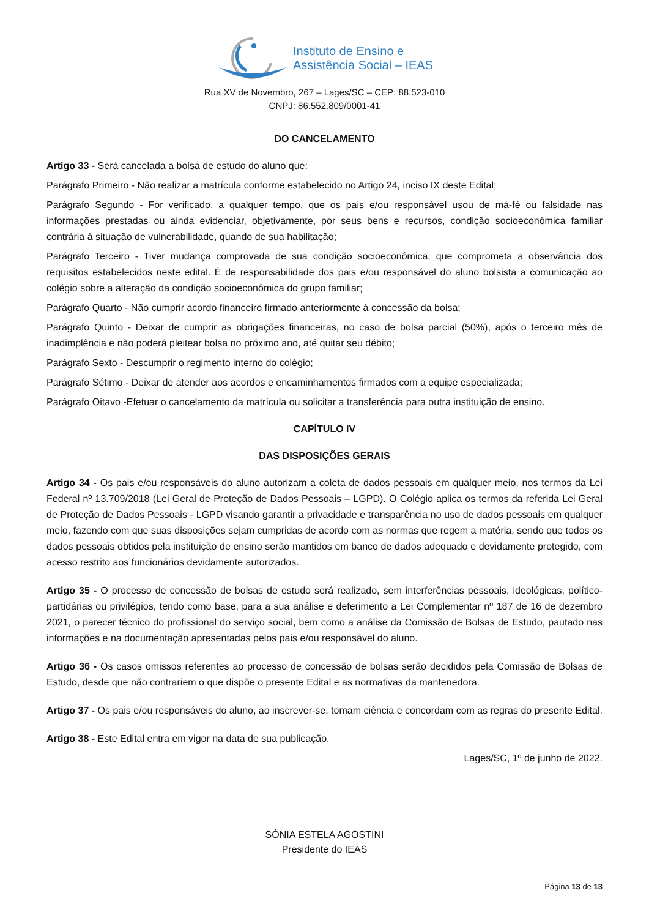Instituto de Ensino e
Assistência Social – IEAS
Rua XV de Novembro, 267 – Lages/SC – CEP: 88.523-010
CNPJ: 86.552.809/0001-41
DO CANCELAMENTO
Artigo 33 - Será cancelada a bolsa de estudo do aluno que:
Parágrafo Primeiro - Não realizar a matrícula conforme estabelecido no Artigo 24, inciso IX deste Edital;
Parágrafo Segundo - For verificado, a qualquer tempo, que os pais e/ou responsável usou de má-fé ou falsidade nas informações prestadas ou ainda evidenciar, objetivamente, por seus bens e recursos, condição socioeconômica familiar contrária à situação de vulnerabilidade, quando de sua habilitação;
Parágrafo Terceiro - Tiver mudança comprovada de sua condição socioeconômica, que comprometa a observância dos requisitos estabelecidos neste edital. É de responsabilidade dos pais e/ou responsável do aluno bolsista a comunicação ao colégio sobre a alteração da condição socioeconômica do grupo familiar;
Parágrafo Quarto - Não cumprir acordo financeiro firmado anteriormente à concessão da bolsa;
Parágrafo Quinto - Deixar de cumprir as obrigações financeiras, no caso de bolsa parcial (50%), após o terceiro mês de inadimplência e não poderá pleitear bolsa no próximo ano, até quitar seu débito;
Parágrafo Sexto - Descumprir o regimento interno do colégio;
Parágrafo Sétimo - Deixar de atender aos acordos e encaminhamentos firmados com a equipe especializada;
Parágrafo Oitavo -Efetuar o cancelamento da matrícula ou solicitar a transferência para outra instituição de ensino.
CAPÍTULO IV
DAS DISPOSIÇÕES GERAIS
Artigo 34 - Os pais e/ou responsáveis do aluno autorizam a coleta de dados pessoais em qualquer meio, nos termos da Lei Federal nº 13.709/2018 (Lei Geral de Proteção de Dados Pessoais – LGPD). O Colégio aplica os termos da referida Lei Geral de Proteção de Dados Pessoais - LGPD visando garantir a privacidade e transparência no uso de dados pessoais em qualquer meio, fazendo com que suas disposições sejam cumpridas de acordo com as normas que regem a matéria, sendo que todos os dados pessoais obtidos pela instituição de ensino serão mantidos em banco de dados adequado e devidamente protegido, com acesso restrito aos funcionários devidamente autorizados.
Artigo 35 - O processo de concessão de bolsas de estudo será realizado, sem interferências pessoais, ideológicas, político-partidárias ou privilégios, tendo como base, para a sua análise e deferimento a Lei Complementar nº 187 de 16 de dezembro 2021, o parecer técnico do profissional do serviço social, bem como a análise da Comissão de Bolsas de Estudo, pautado nas informações e na documentação apresentadas pelos pais e/ou responsável do aluno.
Artigo 36 - Os casos omissos referentes ao processo de concessão de bolsas serão decididos pela Comissão de Bolsas de Estudo, desde que não contrariem o que dispõe o presente Edital e as normativas da mantenedora.
Artigo 37 - Os pais e/ou responsáveis do aluno, ao inscrever-se, tomam ciência e concordam com as regras do presente Edital.
Artigo 38 - Este Edital entra em vigor na data de sua publicação.
Lages/SC, 1º de junho de 2022.
SÔNIA ESTELA AGOSTINI
Presidente do IEAS
Página 13 de 13